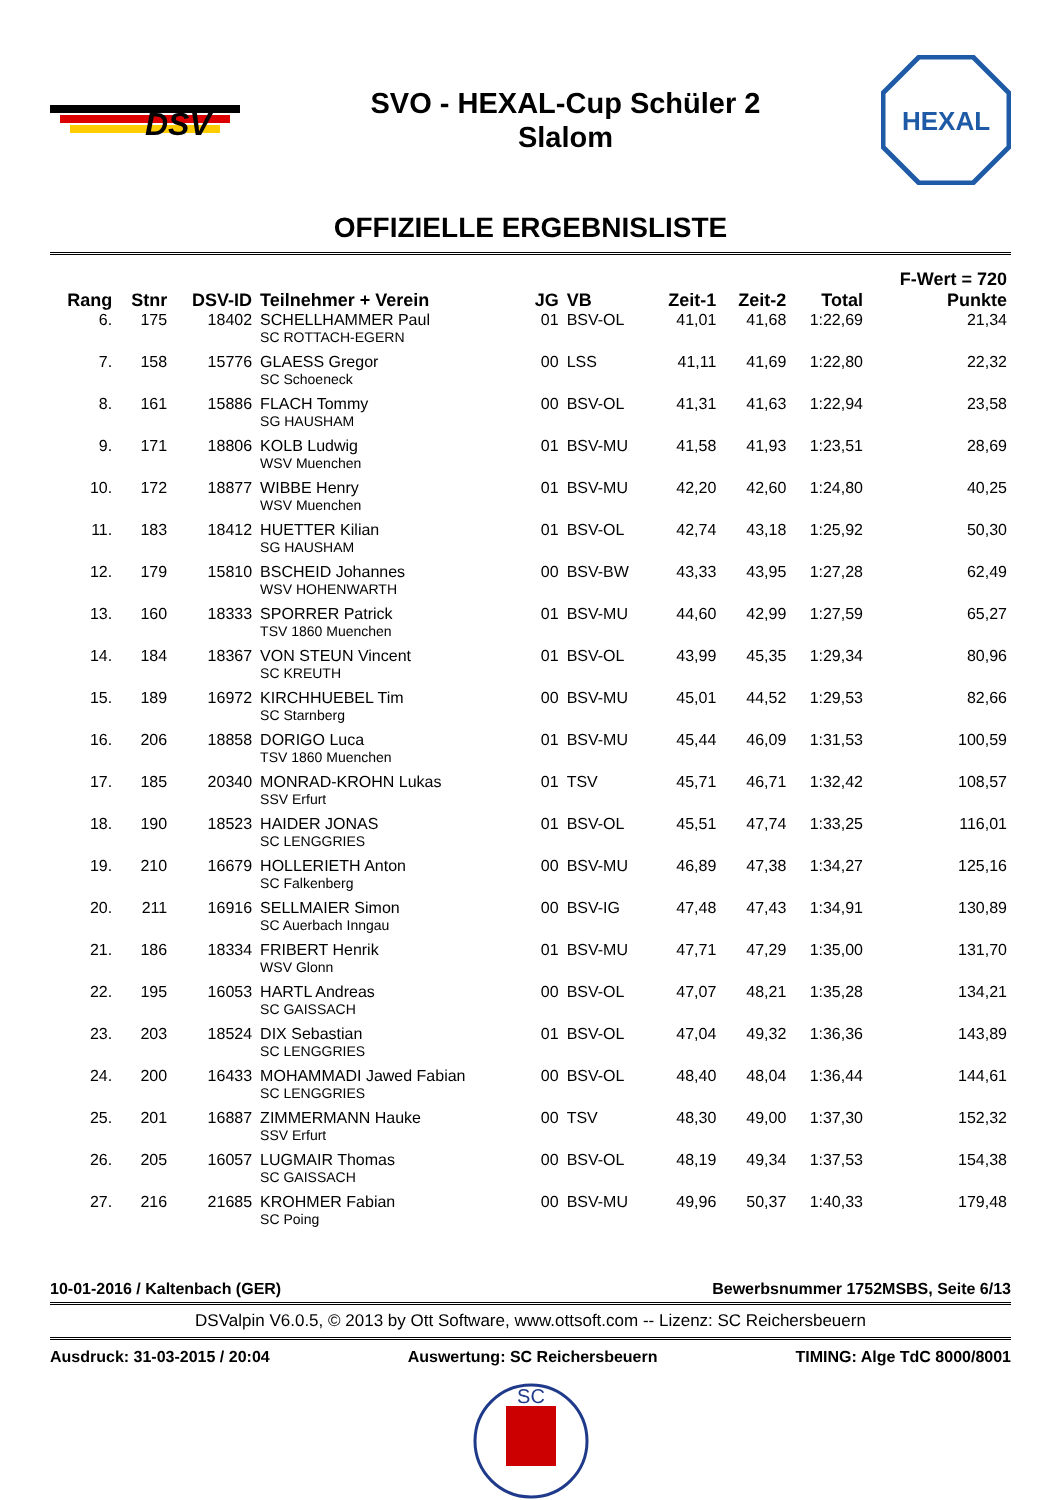DSV
SVO - HEXAL-Cup Schüler 2
Slalom
HEXAL
OFFIZIELLE ERGEBNISLISTE
| | | | | | | | | | F-Wert = 720 |
| --- | --- | --- | --- | --- | --- | --- | --- | --- | --- |
| Rang | Stnr | DSV-ID | Teilnehmer + Verein | JG | VB | Zeit-1 | Zeit-2 | Total | Punkte |
| 6. | 175 | 18402 | SCHELLHAMMER Paul SC ROTTACH-EGERN | 01 | BSV-OL | 41,01 | 41,68 | 1:22,69 | 21,34 |
| 7. | 158 | 15776 | GLAESS Gregor SC Schoeneck | 00 | LSS | 41,11 | 41,69 | 1:22,80 | 22,32 |
| 8. | 161 | 15886 | FLACH Tommy SG HAUSHAM | 00 | BSV-OL | 41,31 | 41,63 | 1:22,94 | 23,58 |
| 9. | 171 | 18806 | KOLB Ludwig WSV Muenchen | 01 | BSV-MU | 41,58 | 41,93 | 1:23,51 | 28,69 |
| 10. | 172 | 18877 | WIBBE Henry WSV Muenchen | 01 | BSV-MU | 42,20 | 42,60 | 1:24,80 | 40,25 |
| 11. | 183 | 18412 | HUETTER Kilian SG HAUSHAM | 01 | BSV-OL | 42,74 | 43,18 | 1:25,92 | 50,30 |
| 12. | 179 | 15810 | BSCHEID Johannes WSV HOHENWARTH | 00 | BSV-BW | 43,33 | 43,95 | 1:27,28 | 62,49 |
| 13. | 160 | 18333 | SPORRER Patrick TSV 1860 Muenchen | 01 | BSV-MU | 44,60 | 42,99 | 1:27,59 | 65,27 |
| 14. | 184 | 18367 | VON STEUN Vincent SC KREUTH | 01 | BSV-OL | 43,99 | 45,35 | 1:29,34 | 80,96 |
| 15. | 189 | 16972 | KIRCHHUEBEL Tim SC Starnberg | 00 | BSV-MU | 45,01 | 44,52 | 1:29,53 | 82,66 |
| 16. | 206 | 18858 | DORIGO Luca TSV 1860 Muenchen | 01 | BSV-MU | 45,44 | 46,09 | 1:31,53 | 100,59 |
| 17. | 185 | 20340 | MONRAD-KROHN Lukas SSV Erfurt | 01 | TSV | 45,71 | 46,71 | 1:32,42 | 108,57 |
| 18. | 190 | 18523 | HAIDER JONAS SC LENGGRIES | 01 | BSV-OL | 45,51 | 47,74 | 1:33,25 | 116,01 |
| 19. | 210 | 16679 | HOLLERIETH Anton SC Falkenberg | 00 | BSV-MU | 46,89 | 47,38 | 1:34,27 | 125,16 |
| 20. | 211 | 16916 | SELLMAIER Simon SC Auerbach Inngau | 00 | BSV-IG | 47,48 | 47,43 | 1:34,91 | 130,89 |
| 21. | 186 | 18334 | FRIBERT Henrik WSV Glonn | 01 | BSV-MU | 47,71 | 47,29 | 1:35,00 | 131,70 |
| 22. | 195 | 16053 | HARTL Andreas SC GAISSACH | 00 | BSV-OL | 47,07 | 48,21 | 1:35,28 | 134,21 |
| 23. | 203 | 18524 | DIX Sebastian SC LENGGRIES | 01 | BSV-OL | 47,04 | 49,32 | 1:36,36 | 143,89 |
| 24. | 200 | 16433 | MOHAMMADI Jawed Fabian SC LENGGRIES | 00 | BSV-OL | 48,40 | 48,04 | 1:36,44 | 144,61 |
| 25. | 201 | 16887 | ZIMMERMANN Hauke SSV Erfurt | 00 | TSV | 48,30 | 49,00 | 1:37,30 | 152,32 |
| 26. | 205 | 16057 | LUGMAIR Thomas SC GAISSACH | 00 | BSV-OL | 48,19 | 49,34 | 1:37,53 | 154,38 |
| 27. | 216 | 21685 | KROHMER Fabian SC Poing | 00 | BSV-MU | 49,96 | 50,37 | 1:40,33 | 179,48 |
10-01-2016 / Kaltenbach (GER) Bewerbsnummer 1752MSBS, Seite 6/13
DSValpin V6.0.5, © 2013 by Ott Software, www.ottsoft.com -- Lizenz: SC Reichersbeuern
Ausdruck: 31-03-2015 / 20:04 Auswertung: SC Reichersbeuern TIMING: Alge TdC 8000/8001
SC